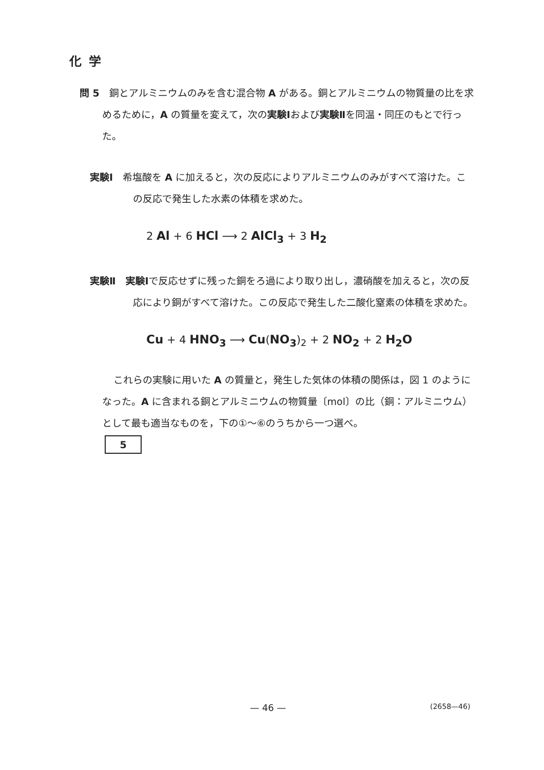化学
問 5　銅とアルミニウムのみを含む混合物 A がある。銅とアルミニウムの物質量の比を求めるために，A の質量を変えて，次の実験Ⅰおよび実験Ⅱを同温・同圧のもとで行った。
実験Ⅰ　希塩酸を A に加えると，次の反応によりアルミニウムのみがすべて溶けた。この反応で発生した水素の体積を求めた。
2 Al + 6 HCl ⟶ 2 AlCl<sub>3</sub> + 3 H<sub>2</sub>
実験Ⅱ　実験Ⅰで反応せずに残った銅をろ過により取り出し，濃硝酸を加えると，次の反応により銅がすべて溶けた。この反応で発生した二酸化窒素の体積を求めた。
Cu + 4 HNO<sub>3</sub> ⟶ Cu(NO<sub>3</sub>)<sub>2</sub> + 2 NO<sub>2</sub> + 2 H<sub>2</sub>O
これらの実験に用いた A の質量と，発生した気体の体積の関係は，図 1 のようになった。A に含まれる銅とアルミニウムの物質量〔mol〕の比（銅：アルミニウム）として最も適当なものを，下の①～⑥のうちから一つ選べ。
5
— 46 — (2658—46)